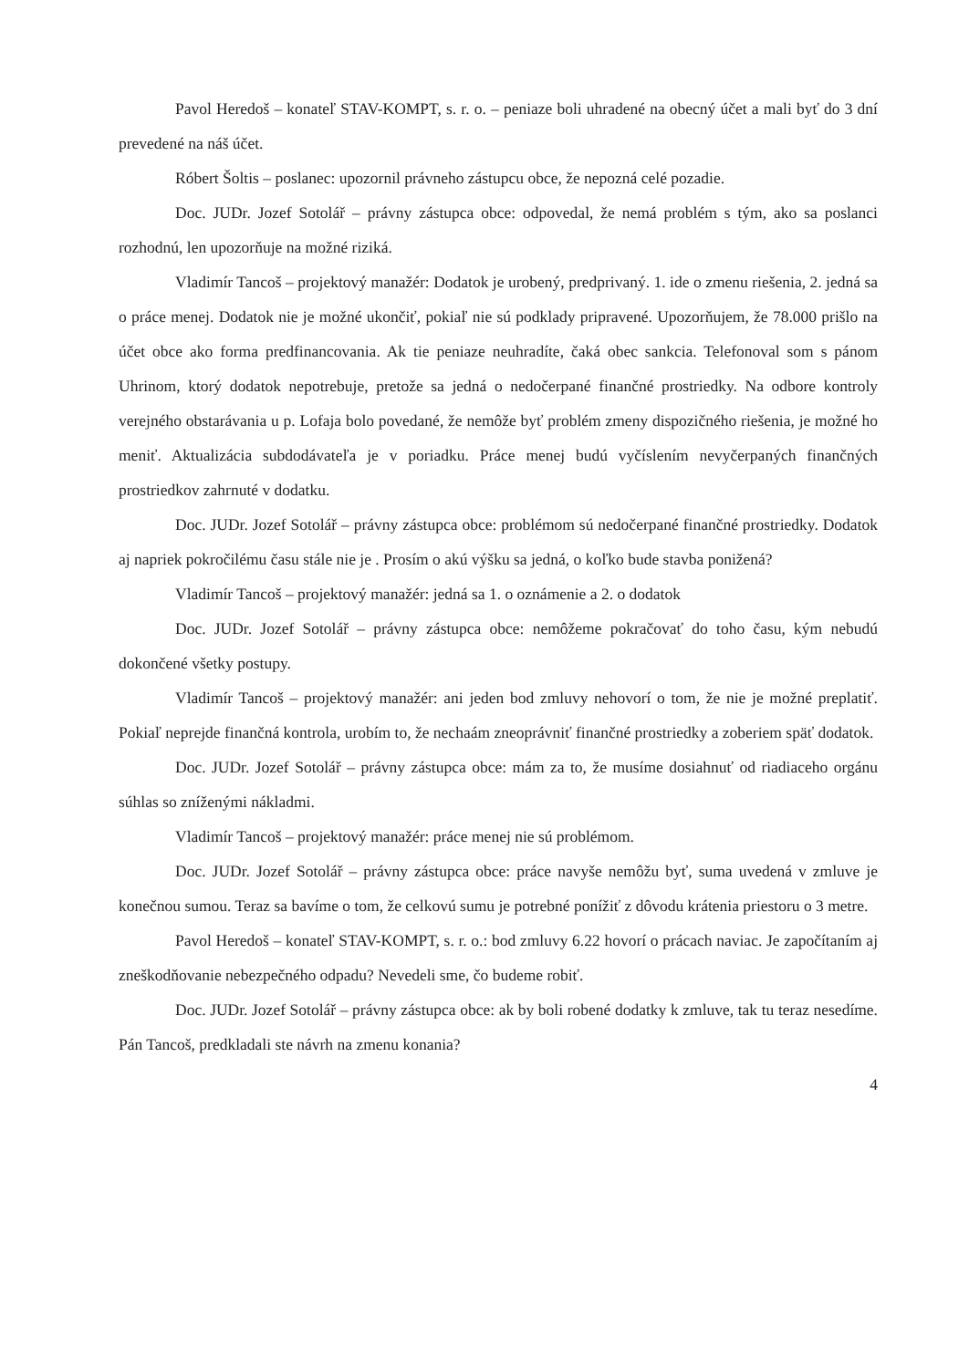Pavol Heredoš – konateľ STAV-KOMPT, s. r. o. – peniaze boli uhradené na obecný účet a mali byť do 3 dní prevedené na náš účet.
Róbert Šoltis – poslanec: upozornil právneho zástupcu obce, že nepozná celé pozadie.
Doc. JUDr. Jozef Sotolář – právny zástupca obce: odpovedal, že nemá problém s tým, ako sa poslanci rozhodnú, len upozorňuje na možné riziká.
Vladimír Tancoš – projektový manažér: Dodatok je urobený, predprivaný. 1. ide o zmenu riešenia, 2. jedná sa o práce menej. Dodatok nie je možné ukončiť, pokiaľ nie sú podklady pripravené. Upozorňujem, že 78.000 prišlo na účet obce ako forma predfinancovania. Ak tie peniaze neuhradíte, čaká obec sankcia. Telefonoval som s pánom Uhrinom, ktorý dodatok nepotrebuje, pretože sa jedná o nedočerpané finančné prostriedky. Na odbore kontroly verejného obstarávania u p. Lofaja bolo povedané, že nemôže byť problém zmeny dispozičného riešenia, je možné ho meniť. Aktualizácia subdodávateľa je v poriadku. Práce menej budú vyčíslením nevyčerpaných finančných prostriedkov zahrnuté v dodatku.
Doc. JUDr. Jozef Sotolář – právny zástupca obce: problémom sú nedočerpané finančné prostriedky. Dodatok aj napriek pokročilému času stále nie je . Prosím o akú výšku sa jedná, o koľko bude stavba ponižená?
Vladimír Tancoš – projektový manažér: jedná sa 1. o oznámenie a 2. o dodatok
Doc. JUDr. Jozef Sotolář – právny zástupca obce: nemôžeme pokračovať do toho času, kým nebudú dokončené všetky postupy.
Vladimír Tancoš – projektový manažér: ani jeden bod zmluvy nehovorí o tom, že nie je možné preplatiť. Pokiaľ neprejde finančná kontrola, urobím to, že nechaám zneoprávniť finančné prostriedky a zoberiem späť dodatok.
Doc. JUDr. Jozef Sotolář – právny zástupca obce: mám za to, že musíme dosiahnuť od riadiaceho orgánu súhlas so zníženými nákladmi.
Vladimír Tancoš – projektový manažér: práce menej nie sú problémom.
Doc. JUDr. Jozef Sotolář – právny zástupca obce: práce navyše nemôžu byť, suma uvedená v zmluve je konečnou sumou. Teraz sa bavíme o tom, že celkovú sumu je potrebné ponížiť z dôvodu krátenia priestoru o 3 metre.
Pavol Heredoš – konateľ STAV-KOMPT, s. r. o.: bod zmluvy 6.22 hovorí o prácach naviac. Je započítaním aj zneškodňovanie nebezpečného odpadu? Nevedeli sme, čo budeme robiť.
Doc. JUDr. Jozef Sotolář – právny zástupca obce: ak by boli robené dodatky k zmluve, tak tu teraz nesedíme. Pán Tancoš, predkladali ste návrh na zmenu konania?
4